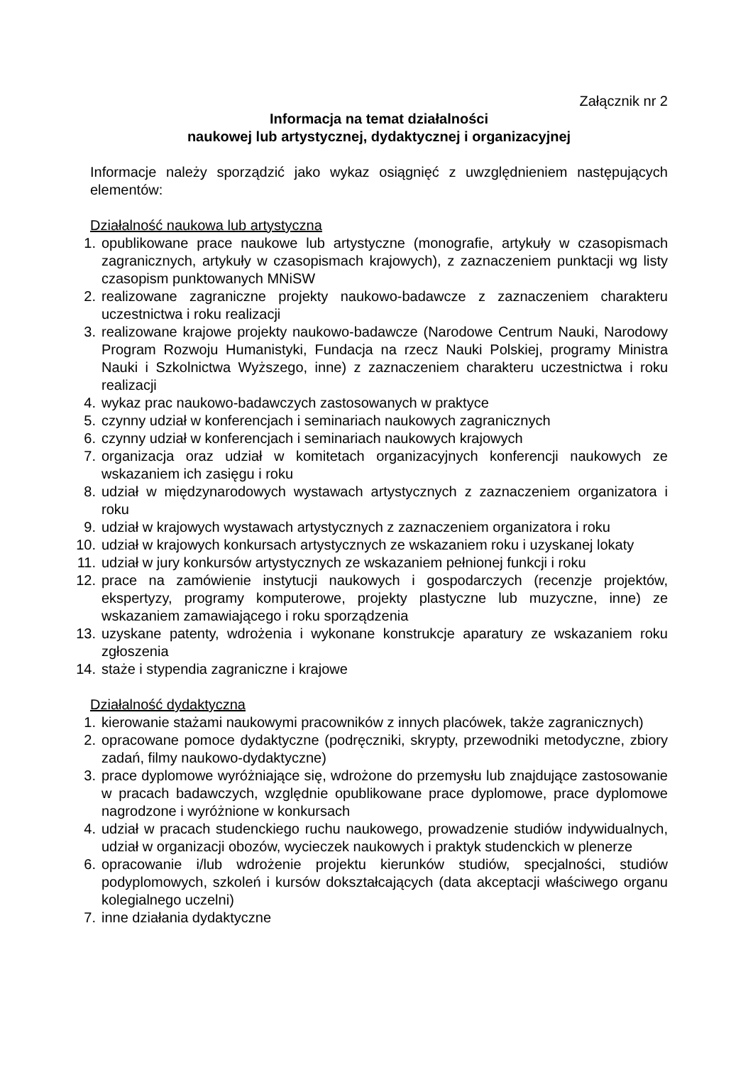Załącznik nr 2
Informacja na temat działalności
naukowej lub artystycznej, dydaktycznej i organizacyjnej
Informacje należy sporządzić jako wykaz osiągnięć z uwzględnieniem następujących elementów:
Działalność naukowa lub artystyczna
1. opublikowane prace naukowe lub artystyczne (monografie, artykuły w czasopismach zagranicznych, artykuły w czasopismach krajowych), z zaznaczeniem punktacji wg listy czasopism punktowanych MNiSW
2. realizowane zagraniczne projekty naukowo-badawcze z zaznaczeniem charakteru uczestnictwa i roku realizacji
3. realizowane krajowe projekty naukowo-badawcze (Narodowe Centrum Nauki, Narodowy Program Rozwoju Humanistyki, Fundacja na rzecz Nauki Polskiej, programy Ministra Nauki i Szkolnictwa Wyższego, inne) z zaznaczeniem charakteru uczestnictwa i roku realizacji
4. wykaz prac naukowo-badawczych zastosowanych w praktyce
5. czynny udział w konferencjach i seminariach naukowych zagranicznych
6. czynny udział w konferencjach i seminariach naukowych krajowych
7. organizacja oraz udział w komitetach organizacyjnych konferencji naukowych ze wskazaniem ich zasięgu i roku
8. udział w międzynarodowych wystawach artystycznych z zaznaczeniem organizatora i roku
9. udział w krajowych wystawach artystycznych z zaznaczeniem organizatora i roku
10. udział w krajowych konkursach artystycznych ze wskazaniem roku i uzyskanej lokaty
11. udział w jury konkursów artystycznych ze wskazaniem pełnionej funkcji i roku
12. prace na zamówienie instytucji naukowych i gospodarczych (recenzje projektów, ekspertyzy, programy komputerowe, projekty plastyczne lub muzyczne, inne) ze wskazaniem zamawiającego i roku sporządzenia
13. uzyskane patenty, wdrożenia i wykonane konstrukcje aparatury ze wskazaniem roku zgłoszenia
14. staże i stypendia zagraniczne i krajowe
Działalność dydaktyczna
1. kierowanie stażami naukowymi pracowników z innych placówek, także zagranicznych)
2. opracowane pomoce dydaktyczne (podręczniki, skrypty, przewodniki metodyczne, zbiory zadań, filmy naukowo-dydaktyczne)
3. prace dyplomowe wyróżniające się, wdrożone do przemysłu lub znajdujące zastosowanie w pracach badawczych, względnie opublikowane prace dyplomowe, prace dyplomowe nagrodzone i wyróżnione w konkursach
4. udział w pracach studenckiego ruchu naukowego, prowadzenie studiów indywidualnych, udział w organizacji obozów, wycieczek naukowych i praktyk studenckich w plenerze
6. opracowanie i/lub wdrożenie projektu kierunków studiów, specjalności, studiów podyplomowych, szkoleń i kursów dokształcających (data akceptacji właściwego organu kolegialnego uczelni)
7. inne działania dydaktyczne